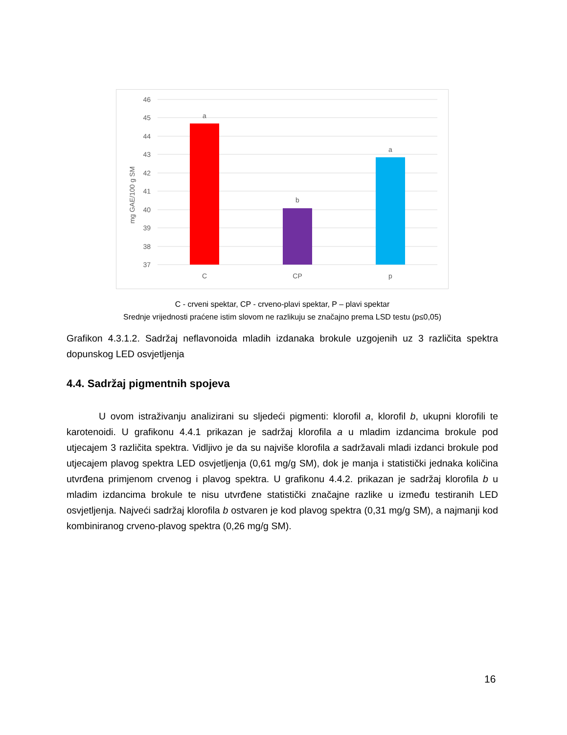46
45
44
43
42
41
40
39
38
37
mg GAE/100 g SM
a
b
a
C
CP
p
C - crveni spektar, CP - crveno-plavi spektar, P – plavi spektar
Srednje vrijednosti praćene istim slovom ne razlikuju se značajno prema LSD testu (p≤0,05)
Grafikon 4.3.1.2. Sadržaj neflavonoida mladih izdanaka brokule uzgojenih uz 3 različita spektra dopunskog LED osvjetljenja
4.4. Sadržaj pigmentnih spojeva
U ovom istraživanju analizirani su sljedeći pigmenti: klorofil a, klorofil b, ukupni klorofili te karotenoidi. U grafikonu 4.4.1 prikazan je sadržaj klorofila a u mladim izdancima brokule pod utjecajem 3 različita spektra. Vidljivo je da su najviše klorofila a sadržavali mladi izdanci brokule pod utjecajem plavog spektra LED osvjetljenja (0,61 mg/g SM), dok je manja i statistički jednaka količina utvrđena primjenom crvenog i plavog spektra. U grafikonu 4.4.2. prikazan je sadržaj klorofila b u mladim izdancima brokule te nisu utvrđene statistički značajne razlike u između testiranih LED osvjetljenja. Najveći sadržaj klorofila b ostvaren je kod plavog spektra (0,31 mg/g SM), a najmanji kod kombiniranog crveno-plavog spektra (0,26 mg/g SM).
16